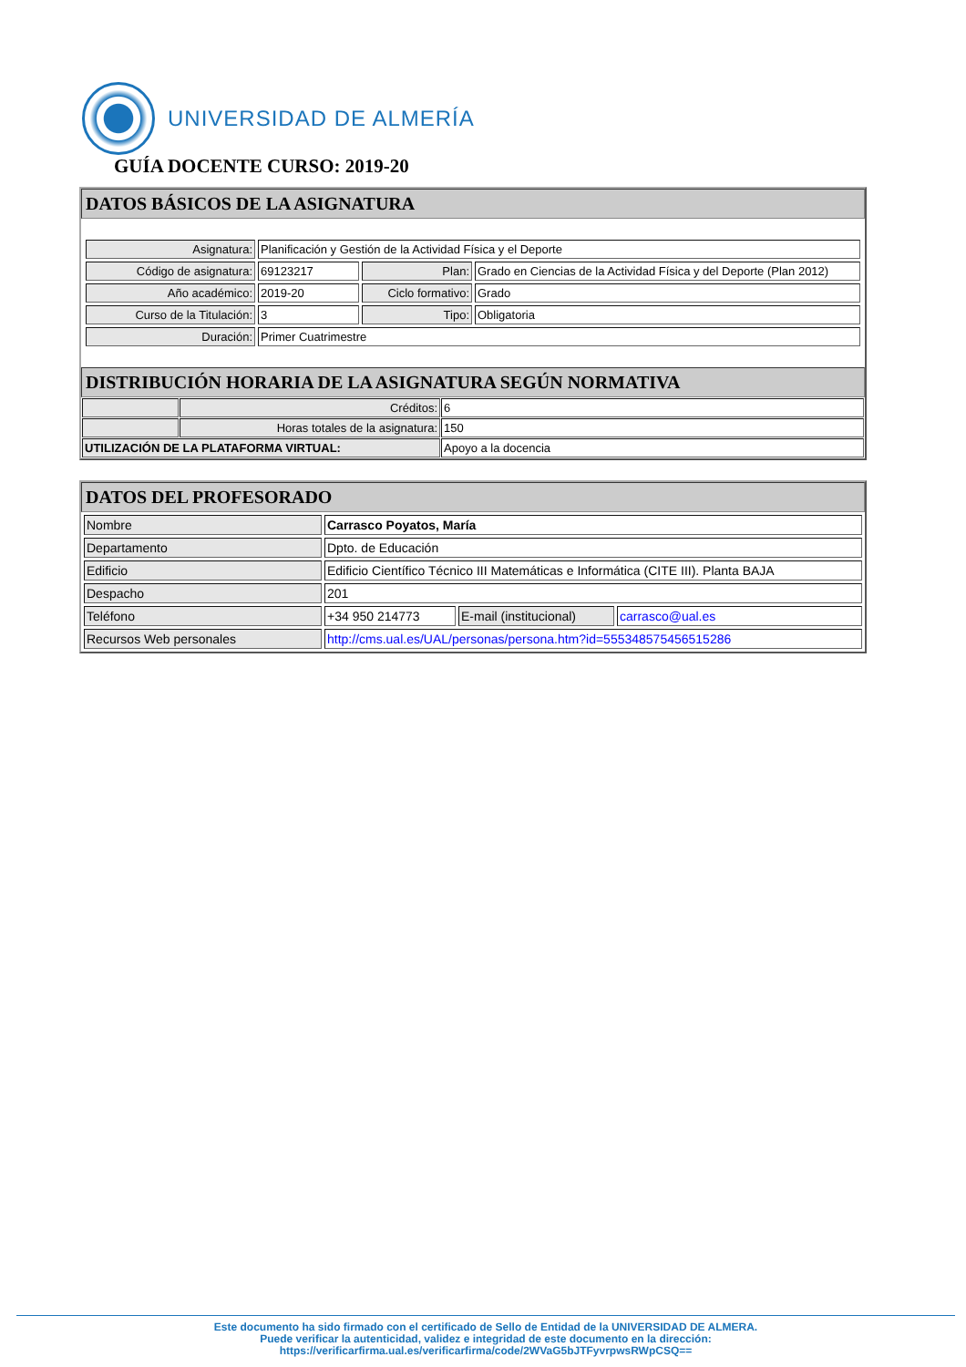UNIVERSIDAD DE ALMERÍA
GUÍA DOCENTE CURSO: 2019-20
DATOS BÁSICOS DE LA ASIGNATURA
| Asignatura: | Planificación y Gestión de la Actividad Física y el Deporte | | |
| Código de asignatura: | 69123217 | Plan: | Grado en Ciencias de la Actividad Física y del Deporte (Plan 2012) |
| Año académico: | 2019-20 | Ciclo formativo: | Grado |
| Curso de la Titulación: | 3 | Tipo: | Obligatoria |
| Duración: | Primer Cuatrimestre | | |
DISTRIBUCIÓN HORARIA DE LA ASIGNATURA SEGÚN NORMATIVA
| | Créditos: | 6 |
| | Horas totales de la asignatura: | 150 |
| UTILIZACIÓN DE LA PLATAFORMA VIRTUAL: | | Apoyo a la docencia |
DATOS DEL PROFESORADO
| Nombre | Carrasco Poyatos, María | | |
| Departamento | Dpto. de Educación | | |
| Edificio | Edificio Científico Técnico III Matemáticas e Informática (CITE III). Planta BAJA | | |
| Despacho | 201 | | |
| Teléfono | +34 950 214773 | E-mail (institucional) | carrasco@ual.es |
| Recursos Web personales | http://cms.ual.es/UAL/personas/persona.htm?id=555348575456515286 | | |
Este documento ha sido firmado con el certificado de Sello de Entidad de la UNIVERSIDAD DE ALMERA.
Puede verificar la autenticidad, validez e integridad de este documento en la dirección:
https://verificarfirma.ual.es/verificarfirma/code/2WVaG5bJTFyvrpwsRWpCSQ==